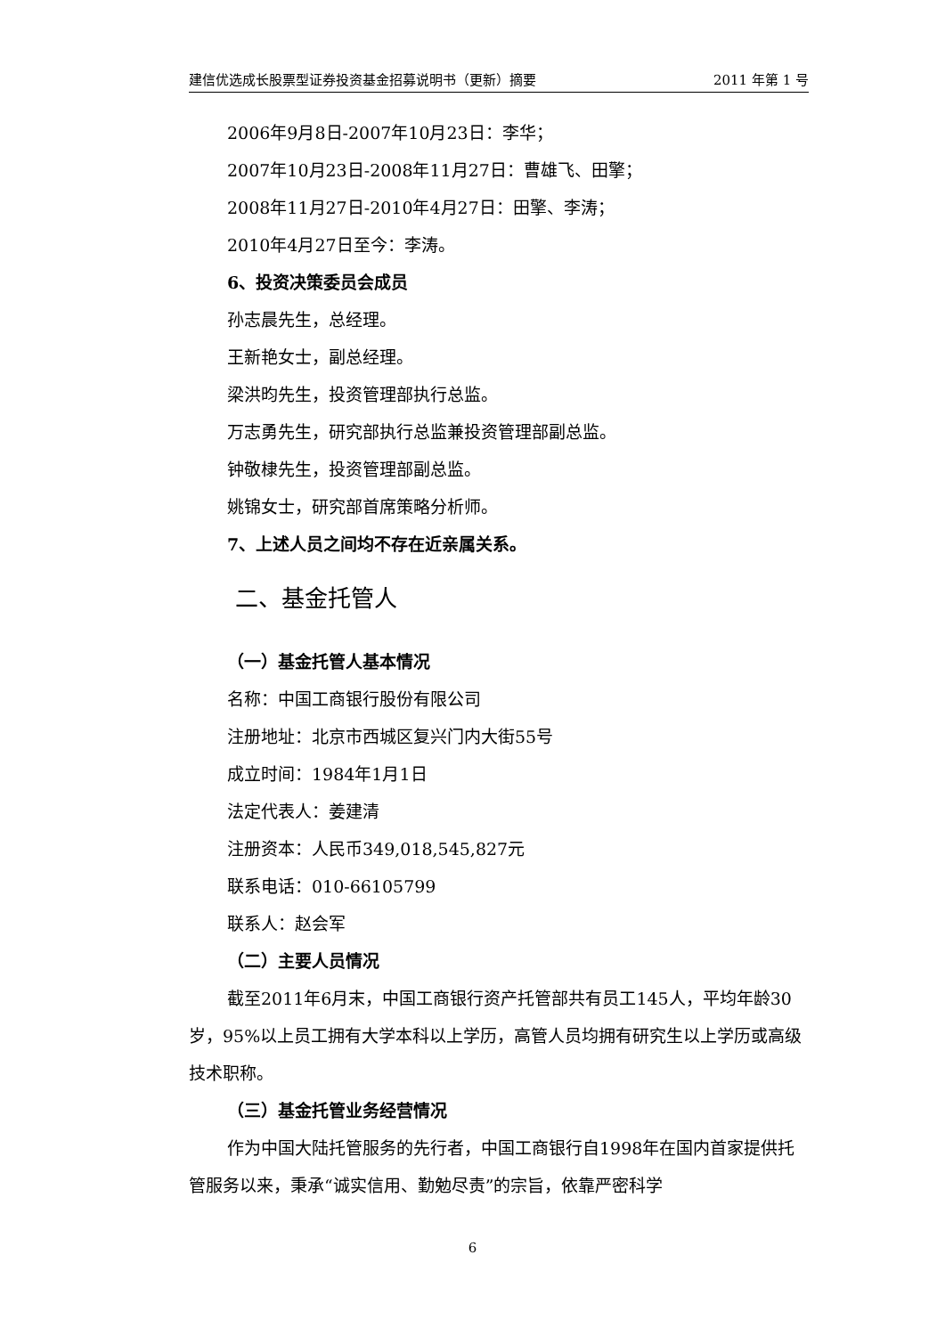建信优选成长股票型证券投资基金招募说明书（更新）摘要 2011 年第 1 号
2006年9月8日-2007年10月23日：李华；
2007年10月23日-2008年11月27日：曹雄飞、田擎；
2008年11月27日-2010年4月27日：田擎、李涛；
2010年4月27日至今：李涛。
6、投资决策委员会成员
孙志晨先生，总经理。
王新艳女士，副总经理。
梁洪昀先生，投资管理部执行总监。
万志勇先生，研究部执行总监兼投资管理部副总监。
钟敬棣先生，投资管理部副总监。
姚锦女士，研究部首席策略分析师。
7、上述人员之间均不存在近亲属关系。
二、基金托管人
（一）基金托管人基本情况
名称：中国工商银行股份有限公司
注册地址：北京市西城区复兴门内大街55号
成立时间：1984年1月1日
法定代表人：姜建清
注册资本：人民币349,018,545,827元
联系电话：010-66105799
联系人：赵会军
（二）主要人员情况
截至2011年6月末，中国工商银行资产托管部共有员工145人，平均年龄30岁，95%以上员工拥有大学本科以上学历，高管人员均拥有研究生以上学历或高级技术职称。
（三）基金托管业务经营情况
作为中国大陆托管服务的先行者，中国工商银行自1998年在国内首家提供托管服务以来，秉承“诚实信用、勤勉尽责”的宗旨，依靠严密科学
6